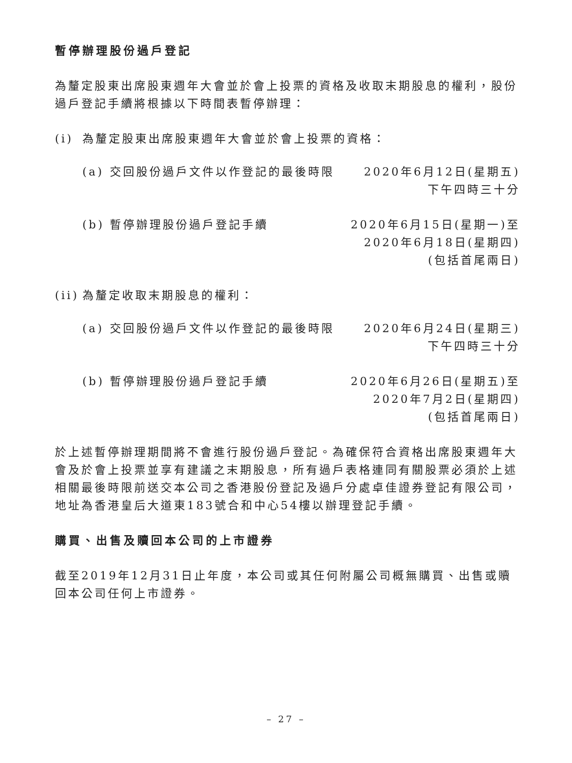暫停辦理股份過戶登記
為釐定股東出席股東週年大會並於會上投票的資格及收取末期股息的權利，股份過戶登記手續將根據以下時間表暫停辦理：
(i) 為釐定股東出席股東週年大會並於會上投票的資格：
(a) 交回股份過戶文件以作登記的最後時限 2020年6月12日(星期五)
下午四時三十分
(b) 暫停辦理股份過戶登記手續 2020年6月15日(星期一)至
2020年6月18日(星期四)
(包括首尾兩日)
(ii) 為釐定收取末期股息的權利：
(a) 交回股份過戶文件以作登記的最後時限 2020年6月24日(星期三)
下午四時三十分
(b) 暫停辦理股份過戶登記手續 2020年6月26日(星期五)至
2020年7月2日(星期四)
(包括首尾兩日)
於上述暫停辦理期間將不會進行股份過戶登記。為確保符合資格出席股東週年大會及於會上投票並享有建議之末期股息，所有過戶表格連同有關股票必須於上述相關最後時限前送交本公司之香港股份登記及過戶分處卓佳證券登記有限公司，地址為香港皇后大道東183號合和中心54樓以辦理登記手續。
購買、出售及贖回本公司的上市證券
截至2019年12月31日止年度，本公司或其任何附屬公司概無購買、出售或贖回本公司任何上市證券。
– 27 –